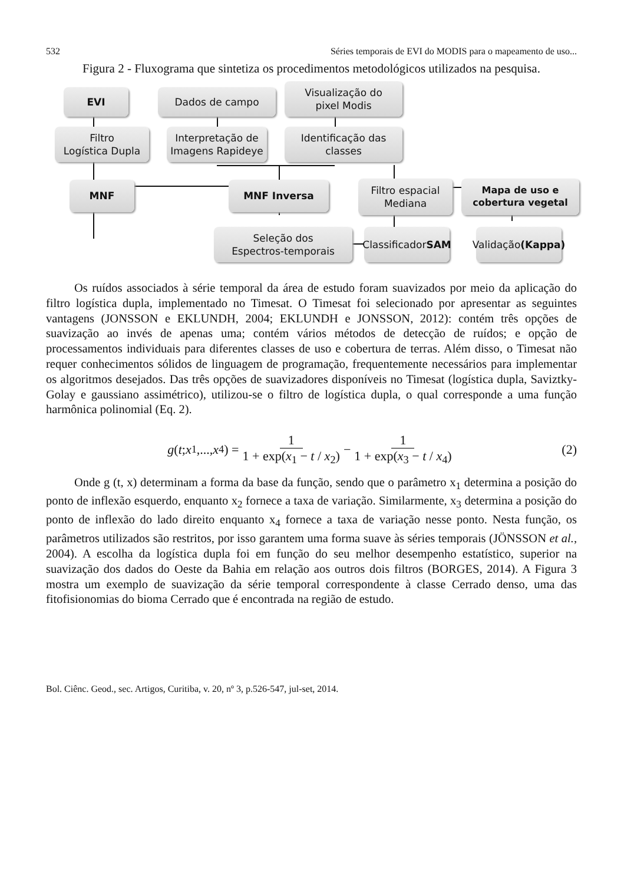532 Séries temporais de EVI do MODIS para o mapeamento de uso...
Figura 2 - Fluxograma que sintetiza os procedimentos metodológicos utilizados na pesquisa.
EVI Dados de campo
Visualização do
pixel Modis
Filtro
Logística Dupla
Interpretação de
Imagens Rapideye
Identificação das
classes
MNF MNF Inversa
Filtro espacial
Mediana
Mapa de uso e
cobertura vegetal
Seleção dos
Espectros-temporais
Classificador
SAM
Validação
(Kappa)
Os ruídos associados à série temporal da área de estudo foram suavizados por meio da aplicação do filtro logística dupla, implementado no Timesat. O Timesat foi selecionado por apresentar as seguintes vantagens (JONSSON e EKLUNDH, 2004; EKLUNDH e JONSSON, 2012): contém três opções de suavização ao invés de apenas uma; contém vários métodos de detecção de ruídos; e opção de processamentos individuais para diferentes classes de uso e cobertura de terras. Além disso, o Timesat não requer conhecimentos sólidos de linguagem de programação, frequentemente necessários para implementar os algoritmos desejados. Das três opções de suavizadores disponíveis no Timesat (logística dupla, Saviztky-Golay e gaussiano assimétrico), utilizou-se o filtro de logística dupla, o qual corresponde a uma função harmônica polinomial (Eq. 2).
g (t; x<sub>1</sub>,..., x<sub>4</sub>) = 1 1 + exp(x<sub>1</sub> − t / x<sub>2</sub>) − 1 1 + exp(x<sub>3</sub> − t / x<sub>4</sub>) (2)
Onde g (t, x) determinam a forma da base da função, sendo que o parâmetro x<sub>1</sub> determina a posição do ponto de inflexão esquerdo, enquanto x<sub>2</sub> fornece a taxa de variação. Similarmente, x<sub>3</sub> determina a posição do ponto de inflexão do lado direito enquanto x<sub>4</sub> fornece a taxa de variação nesse ponto. Nesta função, os parâmetros utilizados são restritos, por isso garantem uma forma suave às séries temporais (JÖNSSON et al., 2004). A escolha da logística dupla foi em função do seu melhor desempenho estatístico, superior na suavização dos dados do Oeste da Bahia em relação aos outros dois filtros (BORGES, 2014). A Figura 3 mostra um exemplo de suavização da série temporal correspondente à classe Cerrado denso, uma das fitofisionomias do bioma Cerrado que é encontrada na região de estudo.
Bol. Ciênc. Geod., sec. Artigos, Curitiba, v. 20, nº 3, p.526-547, jul-set, 2014.